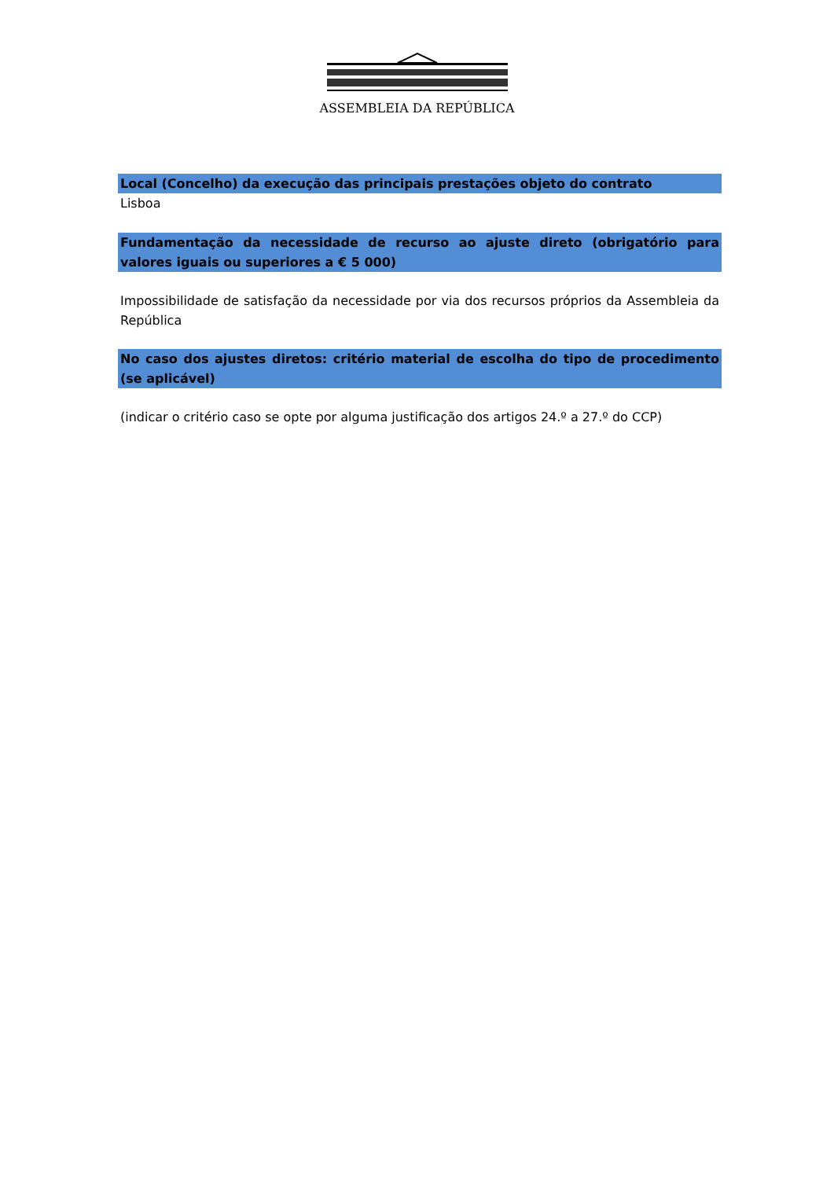ASSEMBLEIA DA REPÚBLICA
Local (Concelho) da execução das principais prestações objeto do contrato
Lisboa
Fundamentação da necessidade de recurso ao ajuste direto (obrigatório para valores iguais ou superiores a € 5 000)
Impossibilidade de satisfação da necessidade por via dos recursos próprios da Assembleia da República
No caso dos ajustes diretos: critério material de escolha do tipo de procedimento (se aplicável)
(indicar o critério caso se opte por alguma justificação dos artigos 24.º a 27.º do CCP)